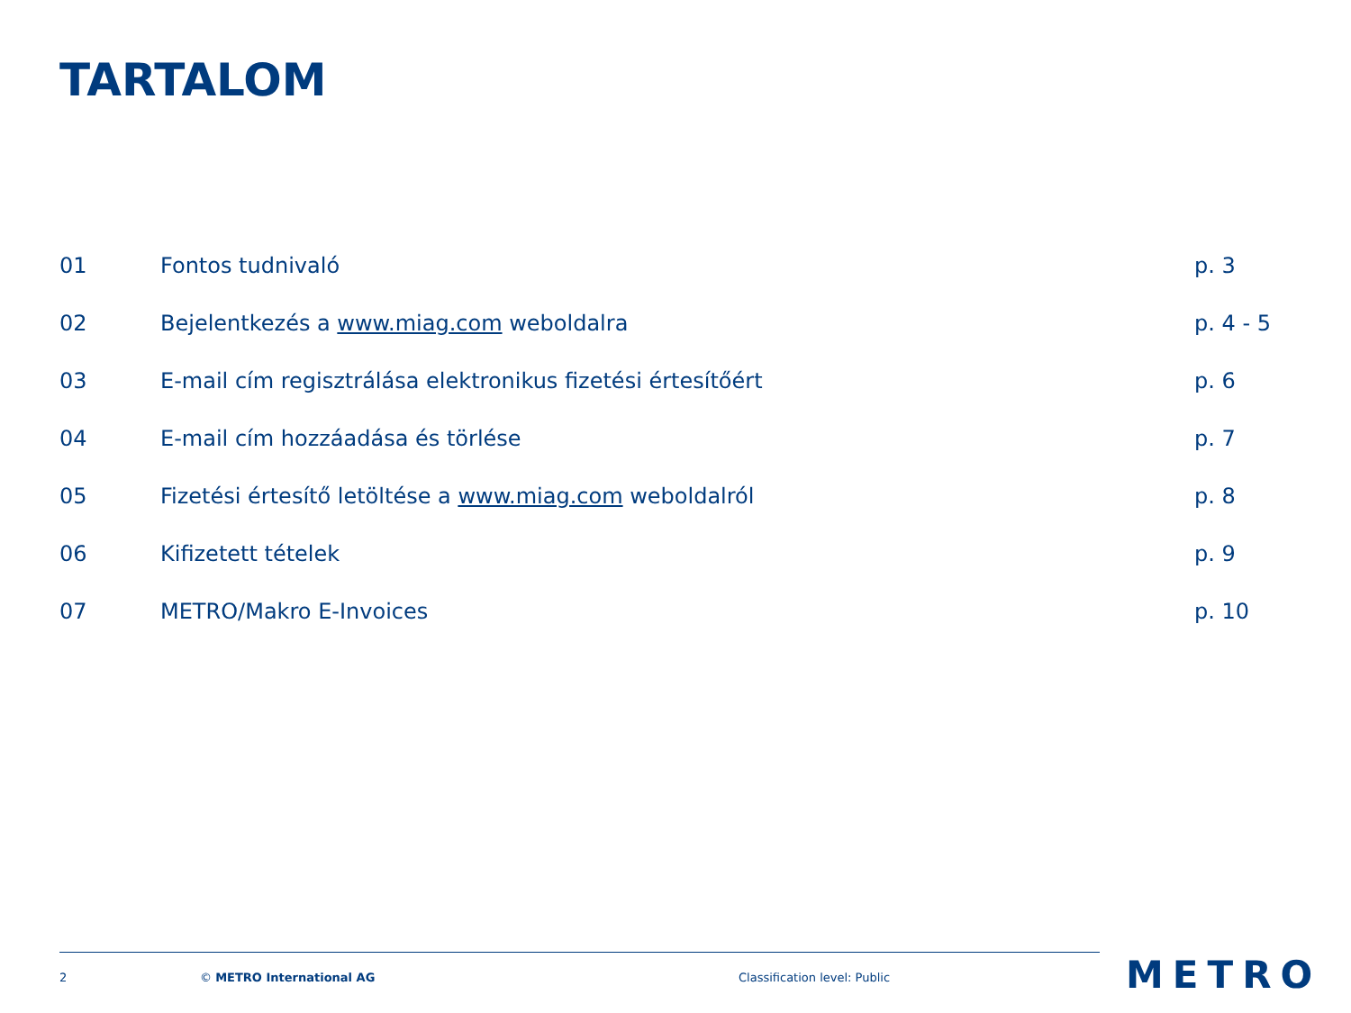TARTALOM
| 01 | Fontos tudnivaló | p. 3 |
| 02 | Bejelentkezés a www.miag.com weboldalra | p. 4 - 5 |
| 03 | E-mail cím regisztrálása elektronikus fizetési értesítőért | p. 6 |
| 04 | E-mail cím hozzáadása és törlése | p. 7 |
| 05 | Fizetési értesítő letöltése a www.miag.com weboldalról | p. 8 |
| 06 | Kifizetett tételek | p. 9 |
| 07 | METRO/Makro E-Invoices | p. 10 |
2 © METRO International AG Classification level: Public METRO